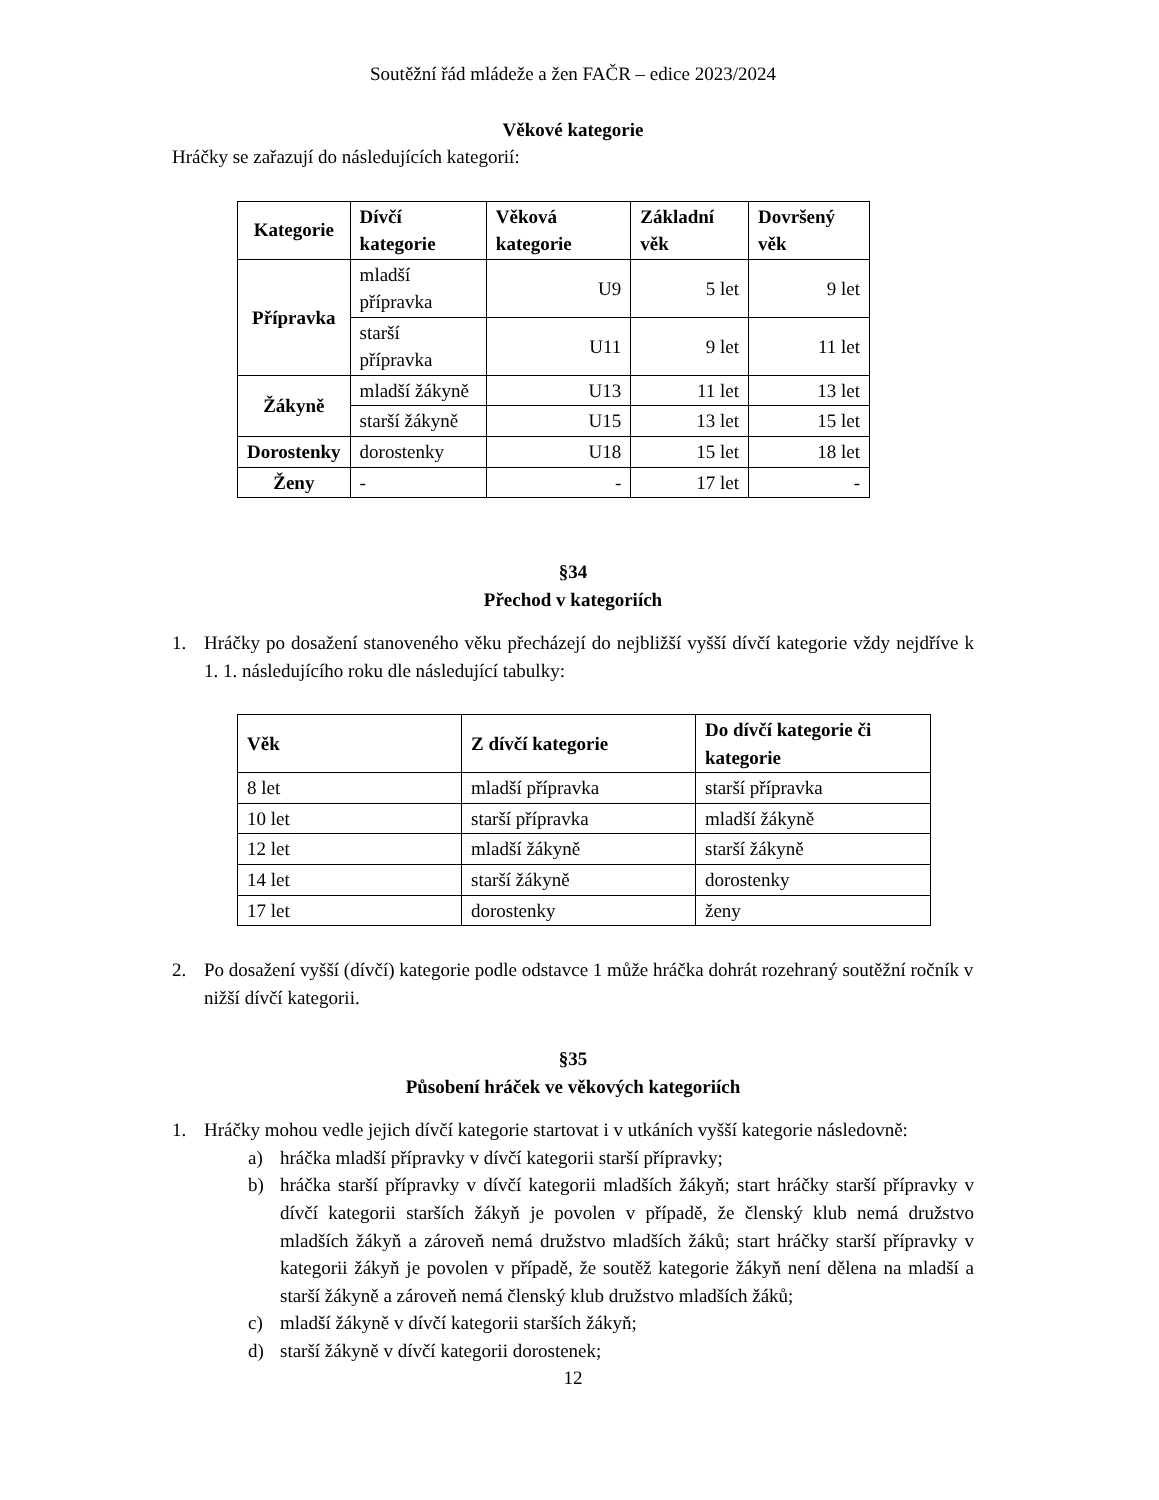Soutěžní řád mládeže a žen FAČR – edice 2023/2024
Věkové kategorie
Hráčky se zařazují do následujících kategorií:
| Kategorie | Dívčí kategorie | Věková kategorie | Základní věk | Dovršený věk |
| --- | --- | --- | --- | --- |
| Přípravka | mladší přípravka | U9 | 5 let | 9 let |
| | starší přípravka | U11 | 9 let | 11 let |
| Žákyně | mladší žákyně | U13 | 11 let | 13 let |
| | starší žákyně | U15 | 13 let | 15 let |
| Dorostenky | dorostenky | U18 | 15 let | 18 let |
| Ženy | - | - | 17 let | - |
§34
Přechod v kategoriích
1. Hráčky po dosažení stanoveného věku přecházejí do nejbližší vyšší dívčí kategorie vždy nejdříve k 1. 1. následujícího roku dle následující tabulky:
| Věk | Z dívčí kategorie | Do dívčí kategorie či kategorie |
| --- | --- | --- |
| 8 let | mladší přípravka | starší přípravka |
| 10 let | starší přípravka | mladší žákyně |
| 12 let | mladší žákyně | starší žákyně |
| 14 let | starší žákyně | dorostenky |
| 17 let | dorostenky | ženy |
2. Po dosažení vyšší (dívčí) kategorie podle odstavce 1 může hráčka dohrát rozehraný soutěžní ročník v nižší dívčí kategorii.
§35
Působení hráček ve věkových kategoriích
1. Hráčky mohou vedle jejich dívčí kategorie startovat i v utkáních vyšší kategorie následovně:
a) hráčka mladší přípravky v dívčí kategorii starší přípravky;
b) hráčka starší přípravky v dívčí kategorii mladších žákyň; start hráčky starší přípravky v dívčí kategorii starších žákyň je povolen v případě, že členský klub nemá družstvo mladších žákyň a zároveň nemá družstvo mladších žáků; start hráčky starší přípravky v kategorii žákyň je povolen v případě, že soutěž kategorie žákyň není dělena na mladší a starší žákyně a zároveň nemá členský klub družstvo mladších žáků;
c) mladší žákyně v dívčí kategorii starších žákyň;
d) starší žákyně v dívčí kategorii dorostenek;
12